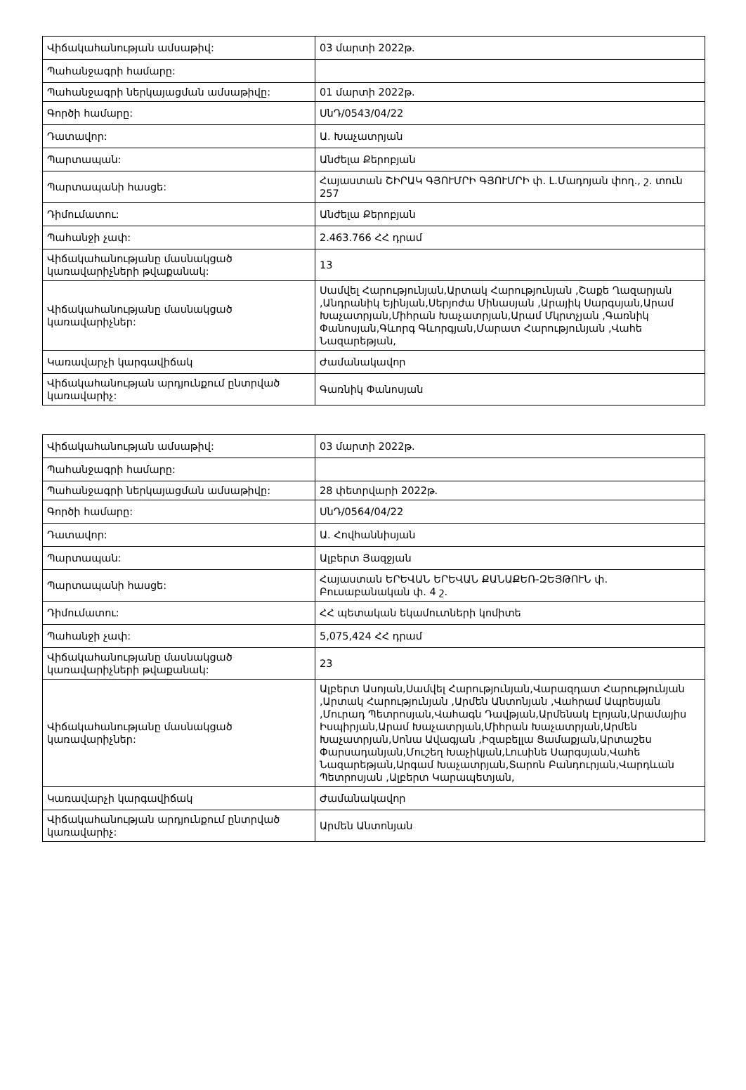| Վիճակահանության ամսաթիվ: | 03 մարտի 2022թ. |
| Պահանջագրի համարը: | |
| Պահանջագրի ներկայացման ամսաթիվը: | 01 մարտի 2022թ. |
| Գործի համարը: | ՍնԴ/0543/04/22 |
| Դատավոր: | Ա. Խաչատրյան |
| Պարտապան: | Անժելա Քերոբյան |
| Պարտապանի հասցե: | Հայաստան ՇԻՐԱԿ ԳՅՈՒՄՐԻ ԳՅՈՒՄՐԻ փ. Լ.Մադոյան փող., շ. տուն 257 |
| Դիմումատու: | Անժելա Քերոբյան |
| Պահանջի չափ: | 2.463.766 ՀՀ դրամ |
| Վիճակահանությանը մասնակցած կառավարիչների թվաքանակ: | 13 |
| Վիճակահանությանը մասնակցած կառավարիչներ: | Սամվել Հարությունյան,Արտակ Հարությունյան ,Շաքե Ղազարյան ,Անդրանիկ Եյինյան,Սերյոժա Մինասյան ,Արայիկ Սարգսյան,Արամ Խաչատրյան,Միհրան Խաչատրյան,Արամ Մկրտչյան ,Գառնիկ Փանոսյան,Գևորգ Գևորգյան,Մարատ Հարությունյան ,Վահե Նազարեթյան, |
| Կառավարչի կարգավիճակ | Ժամանակավոր |
| Վիճակահանության արդյունքում ընտրված կառավարիչ: | Գառնիկ Փանոսյան |
| Վիճակահանության ամսաթիվ: | 03 մարտի 2022թ. |
| Պահանջագրի համարը: | |
| Պահանջագրի ներկայացման ամսաթիվը: | 28 փետրվարի 2022թ. |
| Գործի համարը: | ՍնԴ/0564/04/22 |
| Դատավոր: | Ա. Հովհաննիսյան |
| Պարտապան: | Ալբերտ Յազջյան |
| Պարտապանի հասցե: | Հայաստան ԵՐԵՎԱՆ ԵՐԵՎԱՆ ՔԱՆԱՔԵՌ-ԶԵՅԹՈՒՆ փ. Բուսաբանական փ. 4 շ. |
| Դիմումատու: | ՀՀ պետական եկամուտների կոմիտե |
| Պահանջի չափ: | 5,075,424 ՀՀ դրամ |
| Վիճակահանությանը մասնակցած կառավարիչների թվաքանակ: | 23 |
| Վիճակահանությանը մասնակցած կառավարիչներ: | Ալբերտ Ասոյան,Սամվել Հարությունյան,Վարազդատ Հարությունյան ,Արտակ Հարությունյան ,Արմեն Անտոնյան ,Վահրամ Ապրեսյան ,Մուրադ Պետրոսյան,Վահագն Դավթյան,Արմենակ Էլոյան,Արամայիս Իսպիրյան,Արամ Խաչատրյան,Միհրան Խաչատրյան,Արմեն Խաչատրյան,Սոնա Ավագյան ,Իզաբելլա Ցամաքյան,Արտաշես Փարսադանյան,Մուշեղ Խաչիկյան,Լուսինե Սարգսյան,Վահե Նազարեթյան,Արգամ Խաչատրյան,Տարոն Բանդուրյան,Վարդևան Պետրոսյան ,Ալբերտ Կարապետյան, |
| Կառավարչի կարգավիճակ | Ժամանակավոր |
| Վիճակահանության արդյունքում ընտրված կառավարիչ: | Արմեն Անտոնյան |